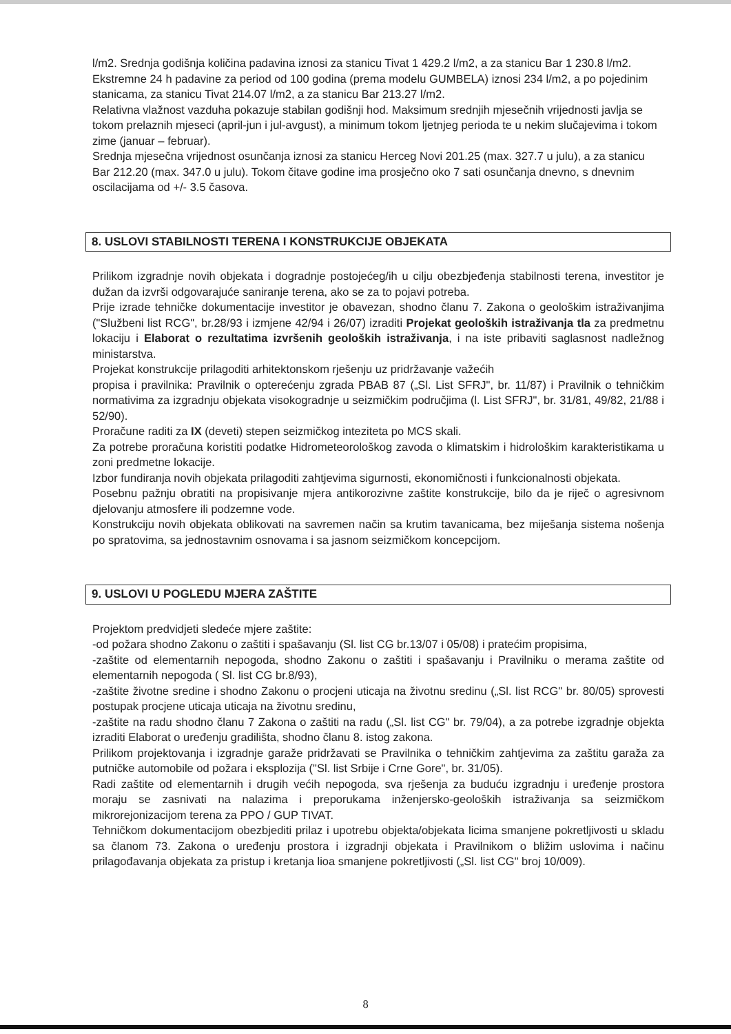l/m2. Srednja godišnja količina padavina iznosi za stanicu Tivat 1 429.2 l/m2, a za stanicu Bar 1 230.8 l/m2. Ekstremne 24 h padavine za period od 100 godina (prema modelu GUMBELA) iznosi 234 l/m2, a po pojedinim stanicama, za stanicu Tivat 214.07 l/m2, a za stanicu Bar 213.27 l/m2.
Relativna vlažnost vazduha pokazuje stabilan godišnji hod. Maksimum srednjih mjesečnih vrijednosti javlja se tokom prelaznih mjeseci (april-jun i jul-avgust), a minimum tokom ljetnjeg perioda te u nekim slučajevima i tokom zime (januar – februar).
Srednja mjesečna vrijednost osunčanja iznosi za stanicu Herceg Novi 201.25 (max. 327.7 u julu), a za stanicu Bar 212.20 (max. 347.0 u julu). Tokom čitave godine ima prosječno oko 7 sati osunčanja dnevno, s dnevnim oscilacijama od +/- 3.5 časova.
8. USLOVI STABILNOSTI TERENA I KONSTRUKCIJE OBJEKATA
Prilikom izgradnje novih objekata i dogradnje postojećeg/ih u cilju obezbjeđenja stabilnosti terena, investitor je dužan da izvrši odgovarajuće saniranje terena, ako se za to pojavi potreba.
Prije izrade tehničke dokumentacije investitor je obavezan, shodno članu 7. Zakona o geološkim istraživanjima ("Službeni list RCG", br.28/93 i izmjene 42/94 i 26/07) izraditi Projekat geoloških istraživanja tla za predmetnu lokaciju i Elaborat o rezultatima izvršenih geoloških istraživanja, i na iste pribaviti saglasnost nadležnog ministarstva.
Projekat konstrukcije prilagoditi arhitektonskom rješenju uz pridržavanje važećih
propisa i pravilnika: Pravilnik o opterećenju zgrada PBAB 87 („Sl. List SFRJ", br. 11/87) i Pravilnik o tehničkim normativima za izgradnju objekata visokogradnje u seizmičkim područjima (l. List SFRJ", br. 31/81, 49/82, 21/88 i 52/90).
Proračune raditi za IX (deveti) stepen seizmičkog inteziteta po MCS skali.
Za potrebe proračuna koristiti podatke Hidrometeorološkog zavoda o klimatskim i hidrološkim karakteristikama u zoni predmetne lokacije.
Izbor fundiranja novih objekata prilagoditi zahtjevima sigurnosti, ekonomičnosti i funkcionalnosti objekata.
Posebnu pažnju obratiti na propisivanje mjera antikorozivne zaštite konstrukcije, bilo da je riječ o agresivnom djelovanju atmosfere ili podzemne vode.
Konstrukciju novih objekata oblikovati na savremen način sa krutim tavanicama, bez miješanja sistema nošenja po spratovima, sa jednostavnim osnovama i sa jasnom seizmičkom koncepcijom.
9. USLOVI U POGLEDU MJERA ZAŠTITE
Projektom predvidjeti sledeće mjere zaštite:
-od požara shodno Zakonu o zaštiti i spašavanju (Sl. list CG br.13/07 i 05/08) i pratećim propisima,
-zaštite od elementarnih nepogoda, shodno Zakonu o zaštiti i spašavanju i Pravilniku o merama zaštite od elementarnih nepogoda ( Sl. list CG br.8/93),
-zaštite životne sredine i shodno Zakonu o procjeni uticaja na životnu sredinu („Sl. list RCG" br. 80/05) sprovesti postupak procjene uticaja uticaja na životnu sredinu,
-zaštite na radu shodno članu 7 Zakona o zaštiti na radu („Sl. list CG" br. 79/04), a za potrebe izgradnje objekta izraditi Elaborat o uređenju gradilišta, shodno članu 8. istog zakona.
Prilikom projektovanja i izgradnje garaže pridržavati se Pravilnika o tehničkim zahtjevima za zaštitu garaža za putničke automobile od požara i eksplozija ("Sl. list Srbije i Crne Gore", br. 31/05).
Radi zaštite od elementarnih i drugih većih nepogoda, sva rješenja za buduću izgradnju i uređenje prostora moraju se zasnivati na nalazima i preporukama inženjersko-geoloških istraživanja sa seizmičkom mikrorejonizacijom terena za PPO / GUP TIVAT.
Tehničkom dokumentacijom obezbjediti prilaz i upotrebu objekta/objekata licima smanjene pokretljivosti u skladu sa članom 73. Zakona o uređenju prostora i izgradnji objekata i Pravilnikom o bližim uslovima i načinu prilagođavanja objekata za pristup i kretanja lioa smanjene pokretljivosti („Sl. list CG" broj 10/009).
8